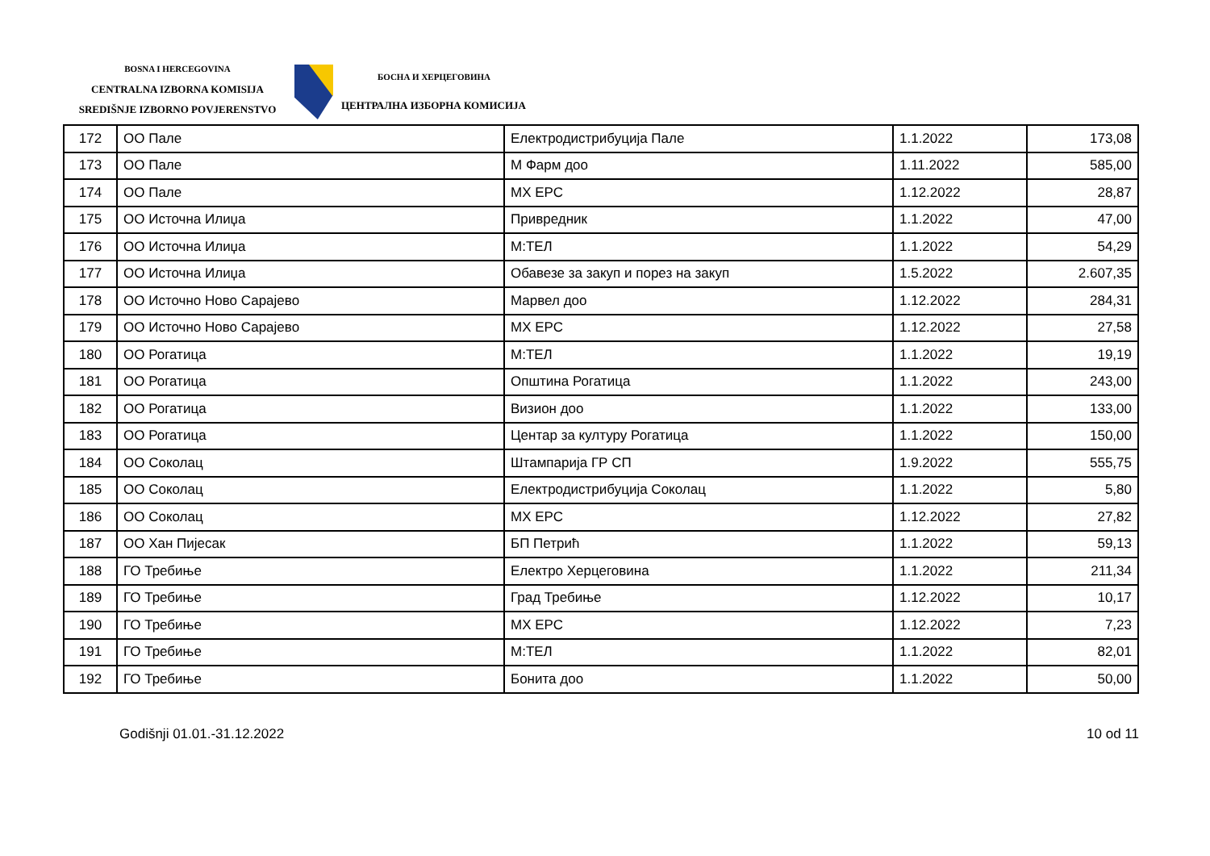BOSNA I HERCEGOVINA
CENTRALNA IZBORNA KOMISIJA
SREDIŠNJE IZBORNO POVJERENSTVO
БОСНА И ХЕРЦЕГОВИНА
ЦЕНТРАЛНА ИЗБОРНА КОМИСИЈА
| 172 | ОО Пале | Електродистрибуција Пале | 1.1.2022 | 173,08 |
| 173 | ОО Пале | М Фарм доо | 1.11.2022 | 585,00 |
| 174 | ОО Пале | МХ ЕРС | 1.12.2022 | 28,87 |
| 175 | ОО Источна Илиџа | Привредник | 1.1.2022 | 47,00 |
| 176 | ОО Источна Илиџа | М:ТЕЛ | 1.1.2022 | 54,29 |
| 177 | ОО Источна Илиџа | Обавезе за закуп и порез на закуп | 1.5.2022 | 2.607,35 |
| 178 | ОО Источно Ново Сарајево | Марвел доо | 1.12.2022 | 284,31 |
| 179 | ОО Источно Ново Сарајево | МХ ЕРС | 1.12.2022 | 27,58 |
| 180 | ОО Рогатица | М:ТЕЛ | 1.1.2022 | 19,19 |
| 181 | ОО Рогатица | Општина Рогатица | 1.1.2022 | 243,00 |
| 182 | ОО Рогатица | Визион доо | 1.1.2022 | 133,00 |
| 183 | ОО Рогатица | Центар за културу Рогатица | 1.1.2022 | 150,00 |
| 184 | ОО Соколац | Штампарија ГР СП | 1.9.2022 | 555,75 |
| 185 | ОО Соколац | Електродистрибуција Соколац | 1.1.2022 | 5,80 |
| 186 | ОО Соколац | МХ ЕРС | 1.12.2022 | 27,82 |
| 187 | ОО Хан Пијесак | БП Петрић | 1.1.2022 | 59,13 |
| 188 | ГО Требиње | Електро Херцеговина | 1.1.2022 | 211,34 |
| 189 | ГО Требиње | Град Требиње | 1.12.2022 | 10,17 |
| 190 | ГО Требиње | МХ ЕРС | 1.12.2022 | 7,23 |
| 191 | ГО Требиње | М:ТЕЛ | 1.1.2022 | 82,01 |
| 192 | ГО Требиње | Бонита доо | 1.1.2022 | 50,00 |
Godišnji 01.01.-31.12.2022 10 od 11